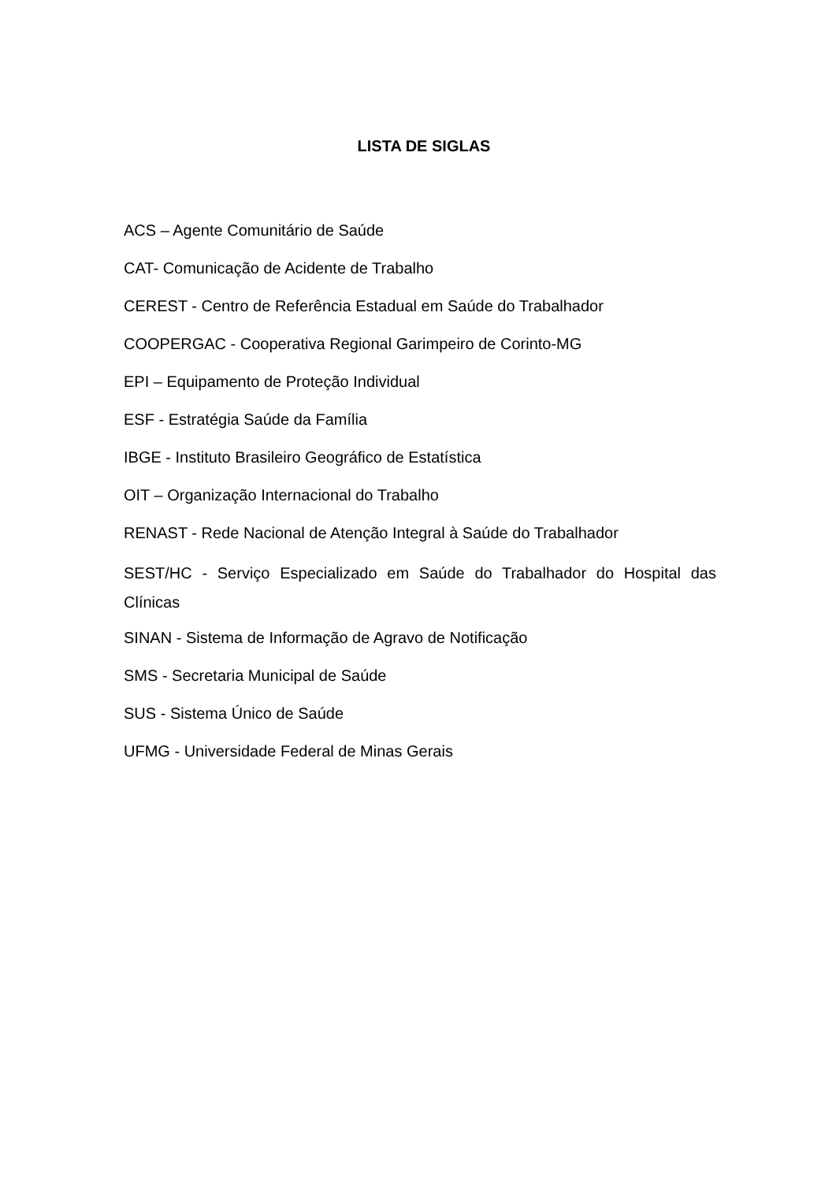LISTA DE SIGLAS
ACS – Agente Comunitário de Saúde
CAT- Comunicação de Acidente de Trabalho
CEREST - Centro de Referência Estadual em Saúde do Trabalhador
COOPERGAC - Cooperativa Regional Garimpeiro de Corinto-MG
EPI – Equipamento de Proteção Individual
ESF - Estratégia Saúde da Família
IBGE - Instituto Brasileiro Geográfico de Estatística
OIT – Organização Internacional do Trabalho
RENAST - Rede Nacional de Atenção Integral à Saúde do Trabalhador
SEST/HC - Serviço Especializado em Saúde do Trabalhador do Hospital das Clínicas
SINAN - Sistema de Informação de Agravo de Notificação
SMS - Secretaria Municipal de Saúde
SUS - Sistema Único de Saúde
UFMG - Universidade Federal de Minas Gerais